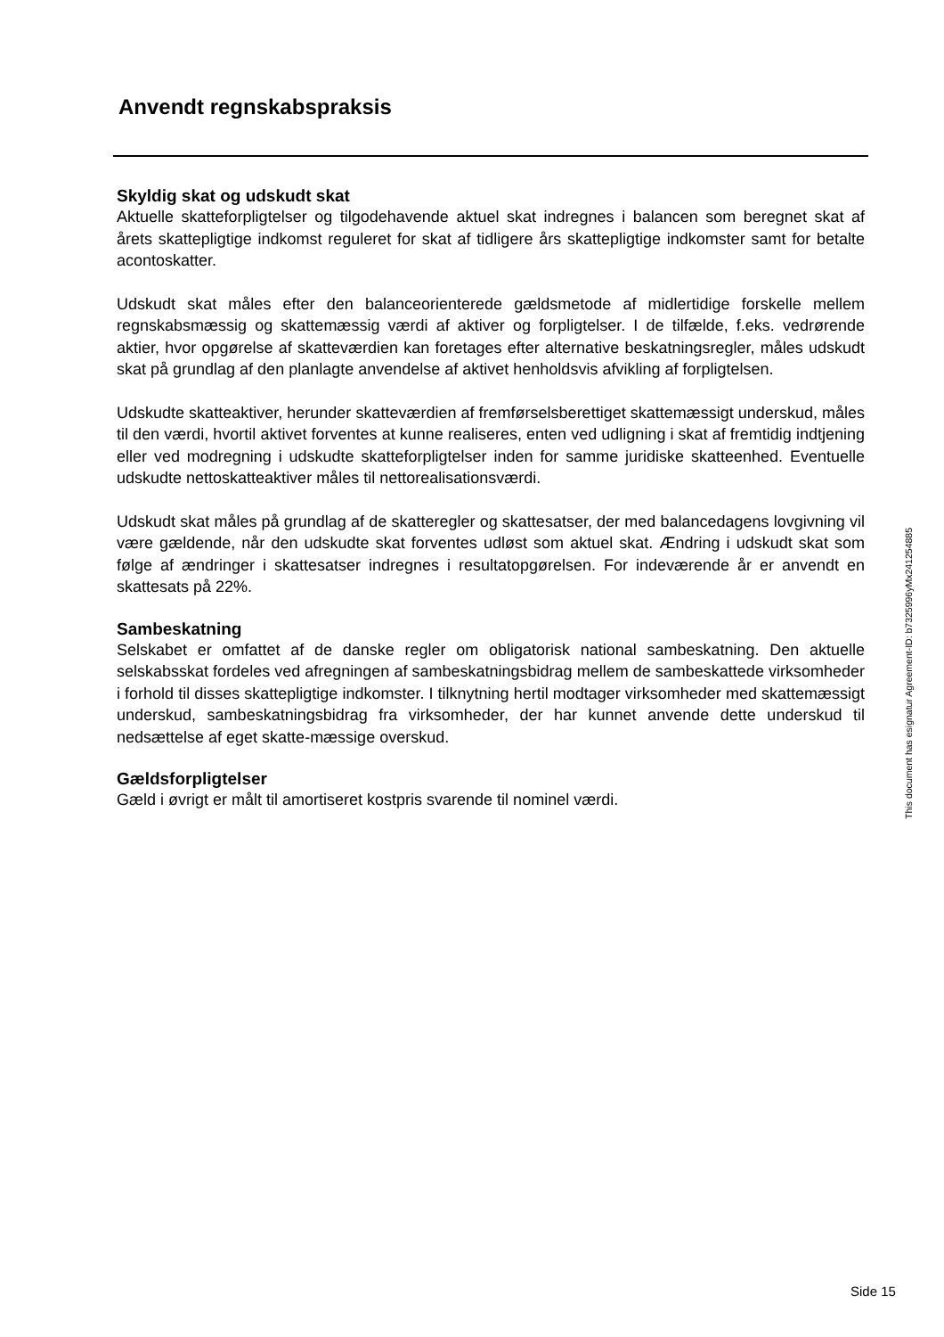Anvendt regnskabspraksis
Skyldig skat og udskudt skat
Aktuelle skatteforpligtelser og tilgodehavende aktuel skat indregnes i balancen som beregnet skat af årets skattepligtige indkomst reguleret for skat af tidligere års skattepligtige indkomster samt for betalte acontoskatter.
Udskudt skat måles efter den balanceorienterede gældsmetode af midlertidige forskelle mellem regnskabsmæssig og skattemæssig værdi af aktiver og forpligtelser. I de tilfælde, f.eks. vedrørende aktier, hvor opgørelse af skatteværdien kan foretages efter alternative beskatningsregler, måles udskudt skat på grundlag af den planlagte anvendelse af aktivet henholdsvis afvikling af forpligtelsen.
Udskudte skatteaktiver, herunder skatteværdien af fremførselsberettiget skattemæssigt underskud, måles til den værdi, hvortil aktivet forventes at kunne realiseres, enten ved udligning i skat af fremtidig indtjening eller ved modregning i udskudte skatteforpligtelser inden for samme juridiske skatteenhed. Eventuelle udskudte nettoskatteaktiver måles til nettorealisationsværdi.
Udskudt skat måles på grundlag af de skatteregler og skattesatser, der med balancedagens lovgivning vil være gældende, når den udskudte skat forventes udløst som aktuel skat. Ændring i udskudt skat som følge af ændringer i skattesatser indregnes i resultatopgørelsen. For indeværende år er anvendt en skattesats på 22%.
Sambeskatning
Selskabet er omfattet af de danske regler om obligatorisk national sambeskatning. Den aktuelle selskabsskat fordeles ved afregningen af sambeskatningsbidrag mellem de sambeskattede virksomheder i forhold til disses skattepligtige indkomster. I tilknytning hertil modtager virksomheder med skattemæssigt underskud, sambeskatningsbidrag fra virksomheder, der har kunnet anvende dette underskud til nedsættelse af eget skatte-mæssige overskud.
Gældsforpligtelser
Gæld i øvrigt er målt til amortiseret kostpris svarende til nominel værdi.
This document has esignatur Agreement-ID: b7325996yMx241254885
Side 15